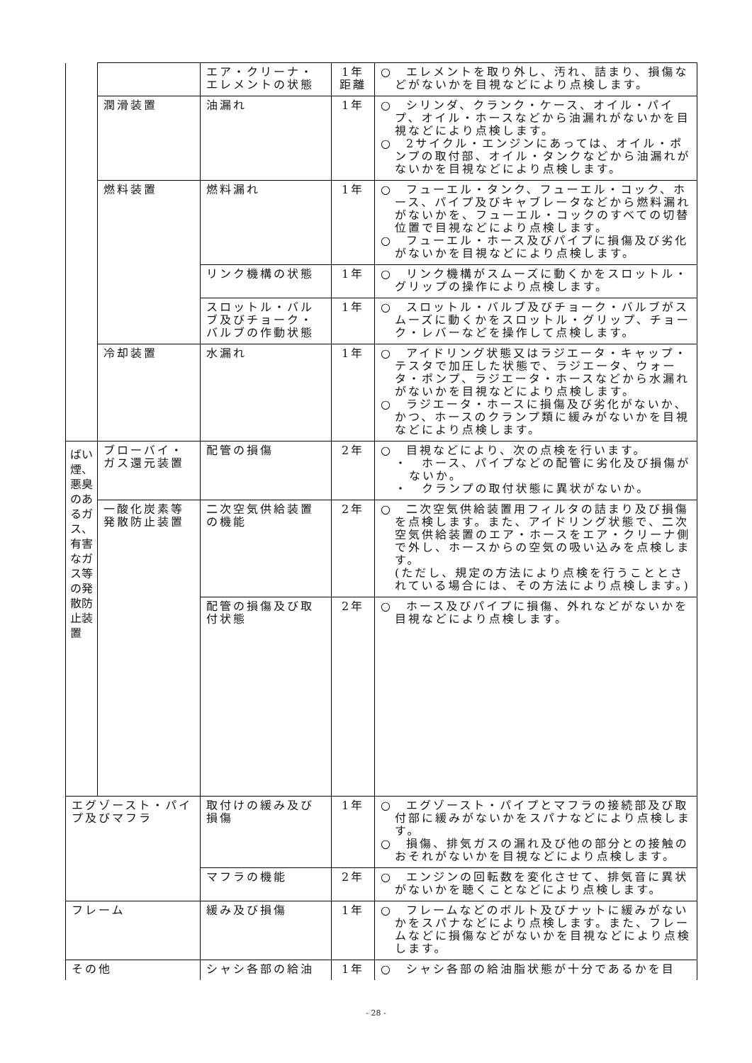| | | エア・クリーナ・エレメントの状態 | 1年距離 | ○ エレメントを取り外し、汚れ、詰まり、損傷などがないかを目視などにより点検します。 |
| | 潤滑装置 | 油漏れ | 1年 | ○ シリンダ、クランク・ケース、オイル・パイプ、オイル・ホースなどから油漏れがないかを目視などにより点検します。 ○ 2サイクル・エンジンにあっては、オイル・ポンプの取付部、オイル・タンクなどから油漏れがないかを目視などにより点検します。 |
| | 燃料装置 | 燃料漏れ | 1年 | ○ フューエル・タンク、フューエル・コック、ホース、パイプ及びキャブレータなどから燃料漏れがないかを、フューエル・コックのすべての切替位置で目視などにより点検します。 ○ フューエル・ホース及びパイプに損傷及び劣化がないかを目視などにより点検します。 |
| | | リンク機構の状態 | 1年 | ○ リンク機構がスムーズに動くかをスロットル・グリップの操作により点検します。 |
| | | スロットル・バルブ及びチョーク・バルブの作動状態 | 1年 | ○ スロットル・バルブ及びチョーク・バルブがスムーズに動くかをスロットル・グリップ、チョーク・レバーなどを操作して点検します。 |
| | 冷却装置 | 水漏れ | 1年 | ○ アイドリング状態又はラジエータ・キャップ・テスタで加圧した状態で、ラジエータ、ウォータ・ポンプ、ラジエータ・ホースなどから水漏れがないかを目視などにより点検します。 ○ ラジエータ・ホースに損傷及び劣化がないか、かつ、ホースのクランプ類に緩みがないかを目視などにより点検します。 |
| ばい煙、悪臭のあるガス、有害なガス等の発散防止装置 | ブローバイ・ガス還元装置 | 配管の損傷 | 2年 | ○ 目視などにより、次の点検を行います。 ・ ホース、パイプなどの配管に劣化及び損傷がないか。 ・ クランプの取付状態に異状がないか。 |
| | 一酸化炭素等発散防止装置 | 二次空気供給装置の機能 | 2年 | ○ 二次空気供給装置用フィルタの詰まり及び損傷を点検します。また、アイドリング状態で、二次空気供給装置のエア・ホースをエア・クリーナ側で外し、ホースからの空気の吸い込みを点検します。 (ただし、規定の方法により点検を行うこととされている場合には、その方法により点検します。) |
| | | 配管の損傷及び取付状態 | 2年 | ○ ホース及びパイプに損傷、外れなどがないかを目視などにより点検します。 |
| エグゾースト・パイプ及びマフラ | | 取付けの緩み及び損傷 | 1年 | ○ エグゾースト・パイプとマフラの接続部及び取付部に緩みがないかをスパナなどにより点検します。 ○ 損傷、排気ガスの漏れ及び他の部分との接触のおそれがないかを目視などにより点検します。 |
| | | マフラの機能 | 2年 | ○ エンジンの回転数を変化させて、排気音に異状がないかを聴くことなどにより点検します。 |
| フレーム | | 緩み及び損傷 | 1年 | ○ フレームなどのボルト及びナットに緩みがないかをスパナなどにより点検します。また、フレームなどに損傷などがないかを目視などにより点検します。 |
| その他 | | シャシ各部の給油 | 1年 | ○ シャシ各部の給油脂状態が十分であるかを目 |
- 28 -